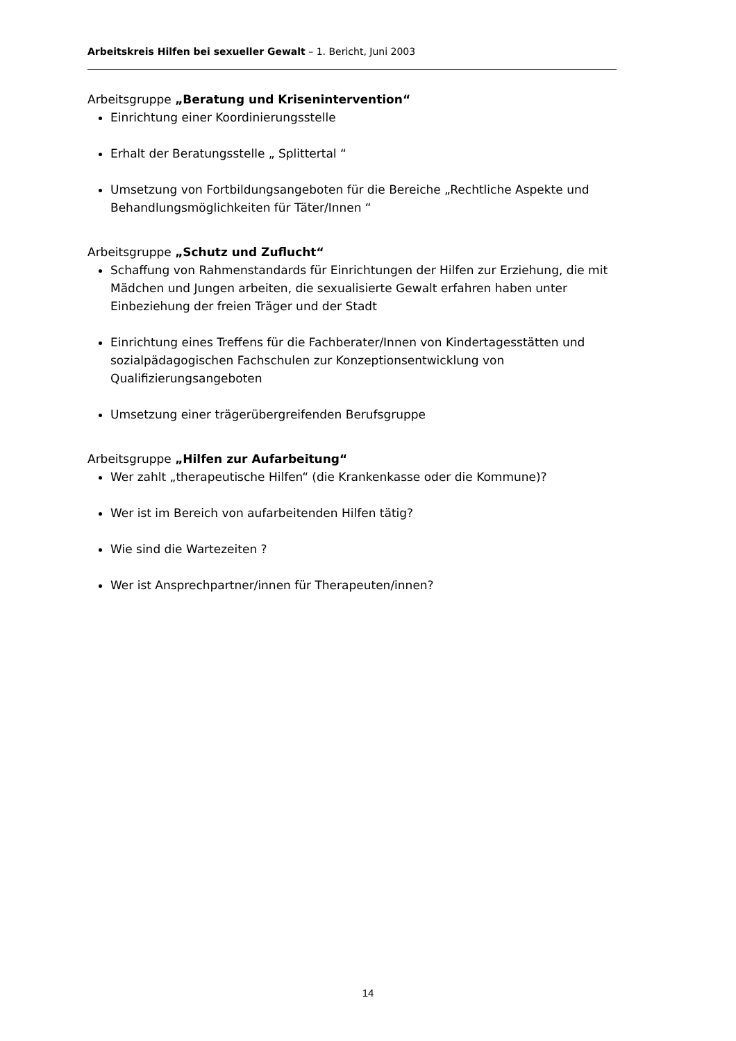Arbeitskreis Hilfen bei sexueller Gewalt – 1. Bericht, Juni 2003
Arbeitsgruppe „Beratung und Krisenintervention“
Einrichtung einer Koordinierungsstelle
Erhalt der Beratungsstelle „ Splittertal “
Umsetzung von Fortbildungsangeboten für die Bereiche „Rechtliche Aspekte und Behandlungsmöglichkeiten für Täter/Innen “
Arbeitsgruppe „Schutz und Zuflucht“
Schaffung von Rahmenstandards für Einrichtungen der Hilfen zur Erziehung, die mit Mädchen und Jungen arbeiten, die sexualisierte Gewalt erfahren haben unter Einbeziehung der freien Träger und der Stadt
Einrichtung eines Treffens für die Fachberater/Innen von Kindertagesstätten und sozialpädagogischen Fachschulen zur Konzeptionsentwicklung von Qualifizierungsangeboten
Umsetzung einer trägerübergreifenden Berufsgruppe
Arbeitsgruppe „Hilfen zur Aufarbeitung“
Wer zahlt „therapeutische Hilfen“ (die Krankenkasse oder die Kommune)?
Wer ist im Bereich von aufarbeitenden Hilfen tätig?
Wie sind die Wartezeiten ?
Wer ist Ansprechpartner/innen für Therapeuten/innen?
14